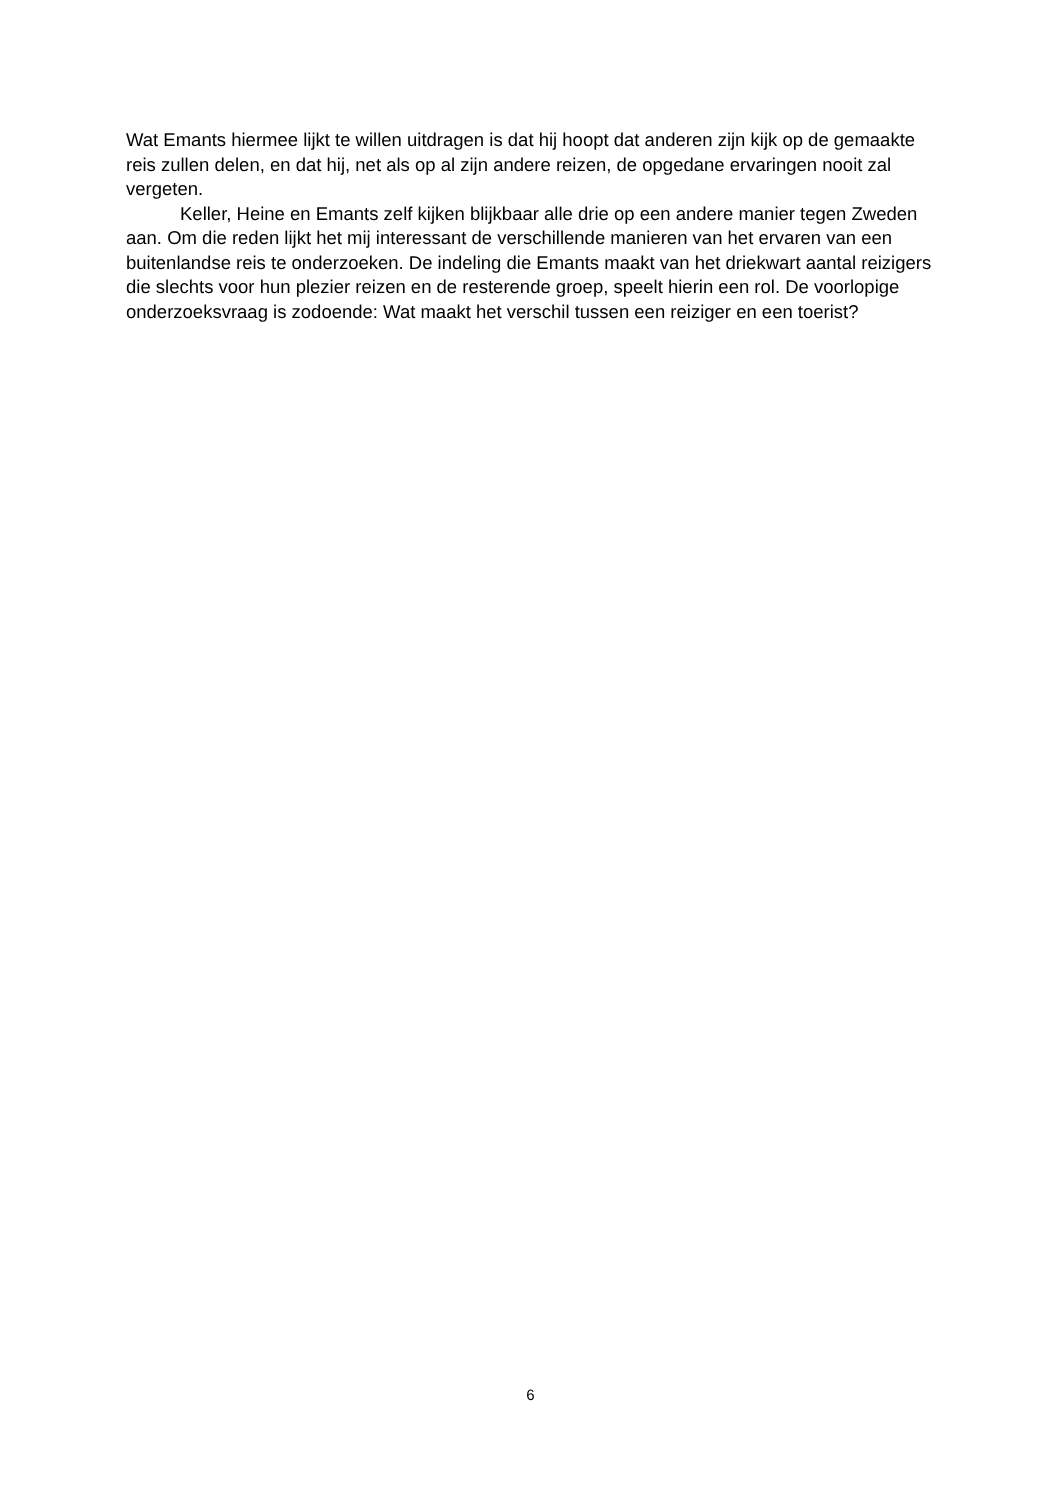Wat Emants hiermee lijkt te willen uitdragen is dat hij hoopt dat anderen zijn kijk op de gemaakte reis zullen delen, en dat hij, net als op al zijn andere reizen, de opgedane ervaringen nooit zal vergeten.
Keller, Heine en Emants zelf kijken blijkbaar alle drie op een andere manier tegen Zweden aan. Om die reden lijkt het mij interessant de verschillende manieren van het ervaren van een buitenlandse reis te onderzoeken. De indeling die Emants maakt van het driekwart aantal reizigers die slechts voor hun plezier reizen en de resterende groep, speelt hierin een rol. De voorlopige onderzoeksvraag is zodoende: Wat maakt het verschil tussen een reiziger en een toerist?
6